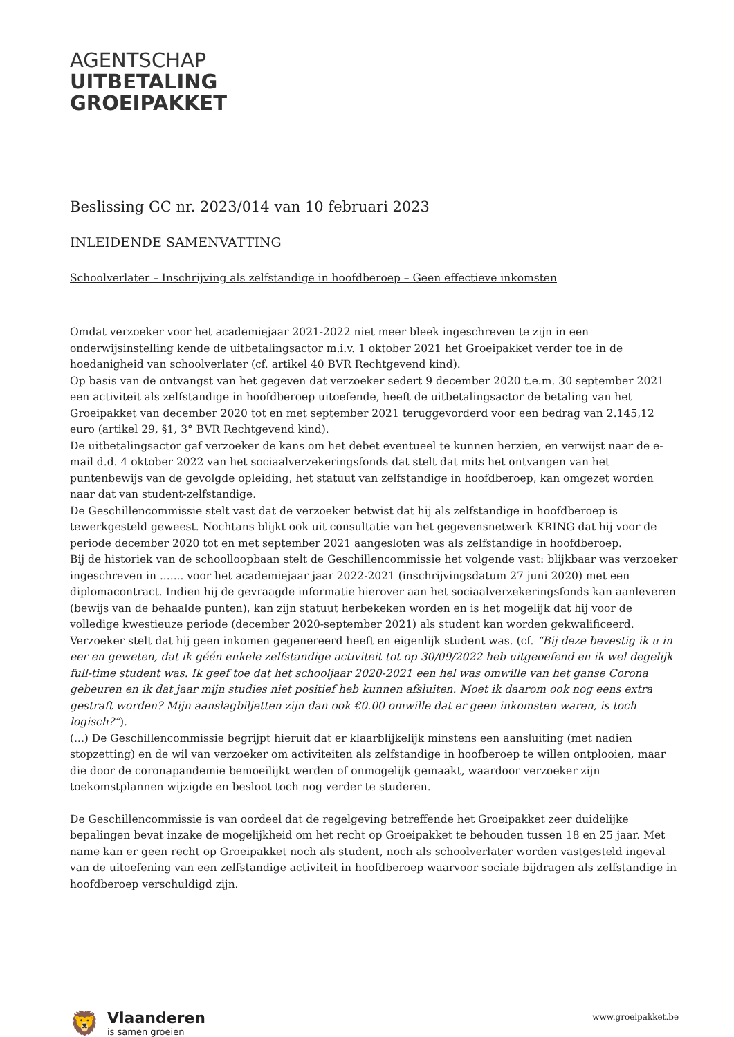AGENTSCHAP
UITBETALING
GROEIPAKKET
Beslissing GC nr. 2023/014 van 10 februari 2023
INLEIDENDE SAMENVATTING
Schoolverlater – Inschrijving als zelfstandige in hoofdberoep – Geen effectieve inkomsten
Omdat verzoeker voor het academiejaar 2021-2022 niet meer bleek ingeschreven te zijn in een onderwijsinstelling kende de uitbetalingsactor m.i.v. 1 oktober 2021 het Groeipakket verder toe in de hoedanigheid van schoolverlater (cf. artikel 40 BVR Rechtgevend kind).
Op basis van de ontvangst van het gegeven dat verzoeker sedert 9 december 2020 t.e.m. 30 september 2021 een activiteit als zelfstandige in hoofdberoep uitoefende, heeft de uitbetalingsactor de betaling van het Groeipakket van december 2020 tot en met september 2021 teruggevorderd voor een bedrag van 2.145,12 euro (artikel 29, §1, 3° BVR Rechtgevend kind).
De uitbetalingsactor gaf verzoeker de kans om het debet eventueel te kunnen herzien, en verwijst naar de e-mail d.d. 4 oktober 2022 van het sociaalverzekeringsfonds dat stelt dat mits het ontvangen van het puntenbewijs van de gevolgde opleiding, het statuut van zelfstandige in hoofdberoep, kan omgezet worden naar dat van student-zelfstandige.
De Geschillencommissie stelt vast dat de verzoeker betwist dat hij als zelfstandige in hoofdberoep is tewerkgesteld geweest. Nochtans blijkt ook uit consultatie van het gegevensnetwerk KRING dat hij voor de periode december 2020 tot en met september 2021 aangesloten was als zelfstandige in hoofdberoep.
Bij de historiek van de schoolloopbaan stelt de Geschillencommissie het volgende vast: blijkbaar was verzoeker ingeschreven in ....... voor het academiejaar jaar 2022-2021 (inschrijvingsdatum 27 juni 2020) met een diplomacontract. Indien hij de gevraagde informatie hierover aan het sociaalverzekeringsfonds kan aanleveren (bewijs van de behaalde punten), kan zijn statuut herbekeken worden en is het mogelijk dat hij voor de volledige kwestieuze periode (december 2020-september 2021) als student kan worden gekwalificeerd.
Verzoeker stelt dat hij geen inkomen gegenereerd heeft en eigenlijk student was. (cf. “Bij deze bevestig ik u in eer en geweten, dat ik géén enkele zelfstandige activiteit tot op 30/09/2022 heb uitgeoefend en ik wel degelijk full-time student was. Ik geef toe dat het schooljaar 2020-2021 een hel was omwille van het ganse Corona gebeuren en ik dat jaar mijn studies niet positief heb kunnen afsluiten. Moet ik daarom ook nog eens extra gestraft worden? Mijn aanslagbiljetten zijn dan ook €0.00 omwille dat er geen inkomsten waren, is toch logisch?”).
(...) De Geschillencommissie begrijpt hieruit dat er klaarblijkelijk minstens een aansluiting (met nadien stopzetting) en de wil van verzoeker om activiteiten als zelfstandige in hoofberoep te willen ontplooien, maar die door de coronapandemie bemoeilijkt werden of onmogelijk gemaakt, waardoor verzoeker zijn toekomstplannen wijzigde en besloot toch nog verder te studeren.
De Geschillencommissie is van oordeel dat de regelgeving betreffende het Groeipakket zeer duidelijke bepalingen bevat inzake de mogelijkheid om het recht op Groeipakket te behouden tussen 18 en 25 jaar. Met name kan er geen recht op Groeipakket noch als student, noch als schoolverlater worden vastgesteld ingeval van de uitoefening van een zelfstandige activiteit in hoofdberoep waarvoor sociale bijdragen als zelfstandige in hoofdberoep verschuldigd zijn.
🦁
Vlaanderen
is samen groeien
www.groeipakket.be